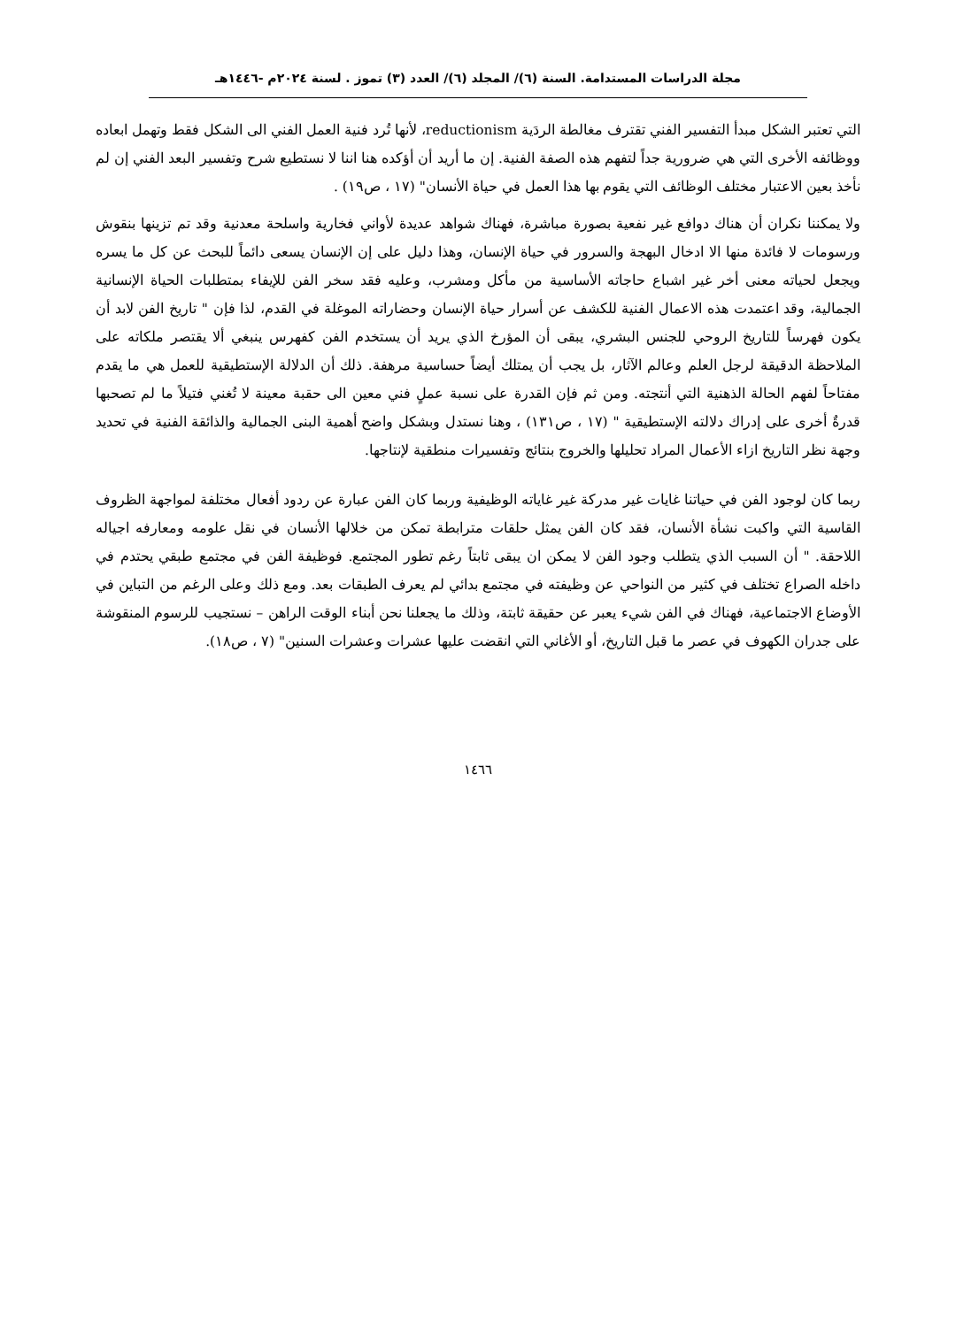مجلة الدراسات المستدامة. السنة (٦)/ المجلد (٦)/ العدد (٣) تموز . لسنة ٢٠٢٤م -١٤٤٦هـ
التي تعتبر الشكل مبدأ التفسير الفني تقترف مغالطة الردَية reductionism، لأنها تُرد فنية العمل الفني الى الشكل فقط وتهمل ابعاده ووظائفه الأخرى التي هي ضرورية جداً لتفهم هذه الصفة الفنية. إن ما أريد أن أؤكده هنا اننا لا نستطيع شرح وتفسير البعد الفني إن لم نأخذ بعين الاعتبار مختلف الوظائف التي يقوم بها هذا العمل في حياة الأنسان" (١٧ ، ص١٩) .
ولا يمكننا نكران أن هناك دوافع غير نفعية بصورة مباشرة، فهناك شواهد عديدة لأواني فخارية واسلحة معدنية وقد تم تزينها بنقوش ورسومات لا فائدة منها الا ادخال البهجة والسرور في حياة الإنسان، وهذا دليل على إن الإنسان يسعى دائماً للبحث عن كل ما يسره ويجعل لحياته معنى أخر غير اشباع حاجاته الأساسية من مأكل ومشرب، وعليه فقد سخر الفن للإيفاء بمتطلبات الحياة الإنسانية الجمالية، وقد اعتمدت هذه الاعمال الفنية للكشف عن أسرار حياة الإنسان وحضاراته الموغلة في القدم، لذا فإن " تاريخ الفن لابد أن يكون فهرساً للتاريخ الروحي للجنس البشري، يبقى أن المؤرخ الذي يريد أن يستخدم الفن كفهرس ينبغي ألا يقتصر ملكاته على الملاحظة الدقيقة لرجل العلم وعالم الآثار، بل يجب أن يمتلك أيضاً حساسية مرهفة. ذلك أن الدلالة الإستطيقية للعمل هي ما يقدم مفتاحاً لفهم الحالة الذهنية التي أنتجته. ومن ثم فإن القدرة على نسبة عملٍ فني معين الى حقبة معينة لا تُغني فتيلاً ما لم تصحبها قدرةٌ أخرى على إدراك دلالته الإستطيقية " (١٧ ، ص١٣١) ، وهنا نستدل وبشكل واضح أهمية البنى الجمالية والذائقة الفنية في تحديد وجهة نظر التاريخ ازاء الأعمال المراد تحليلها والخروج بنتائج وتفسيرات منطقية لإنتاجها.
ربما كان لوجود الفن في حياتنا غايات غير مدركة غير غاياته الوظيفية وربما كان الفن عبارة عن ردود أفعال مختلفة لمواجهة الظروف القاسية التي واكبت نشأة الأنسان، فقد كان الفن يمثل حلقات مترابطة تمكن من خلالها الأنسان في نقل علومه ومعارفه اجياله اللاحقة. " أن السبب الذي يتطلب وجود الفن لا يمكن ان يبقى ثابتاً رغم تطور المجتمع. فوظيفة الفن في مجتمع طبقي يحتدم في داخله الصراع تختلف في كثير من النواحي عن وظيفته في مجتمع بدائي لم يعرف الطبقات بعد. ومع ذلك وعلى الرغم من التباين في الأوضاع الاجتماعية، فهناك في الفن شيء يعبر عن حقيقة ثابتة، وذلك ما يجعلنا نحن أبناء الوقت الراهن – نستجيب للرسوم المنقوشة على جدران الكهوف في عصر ما قبل التاريخ، أو الأغاني التي انقضت عليها عشرات وعشرات السنين" (٧ ، ص١٨).
١٤٦٦